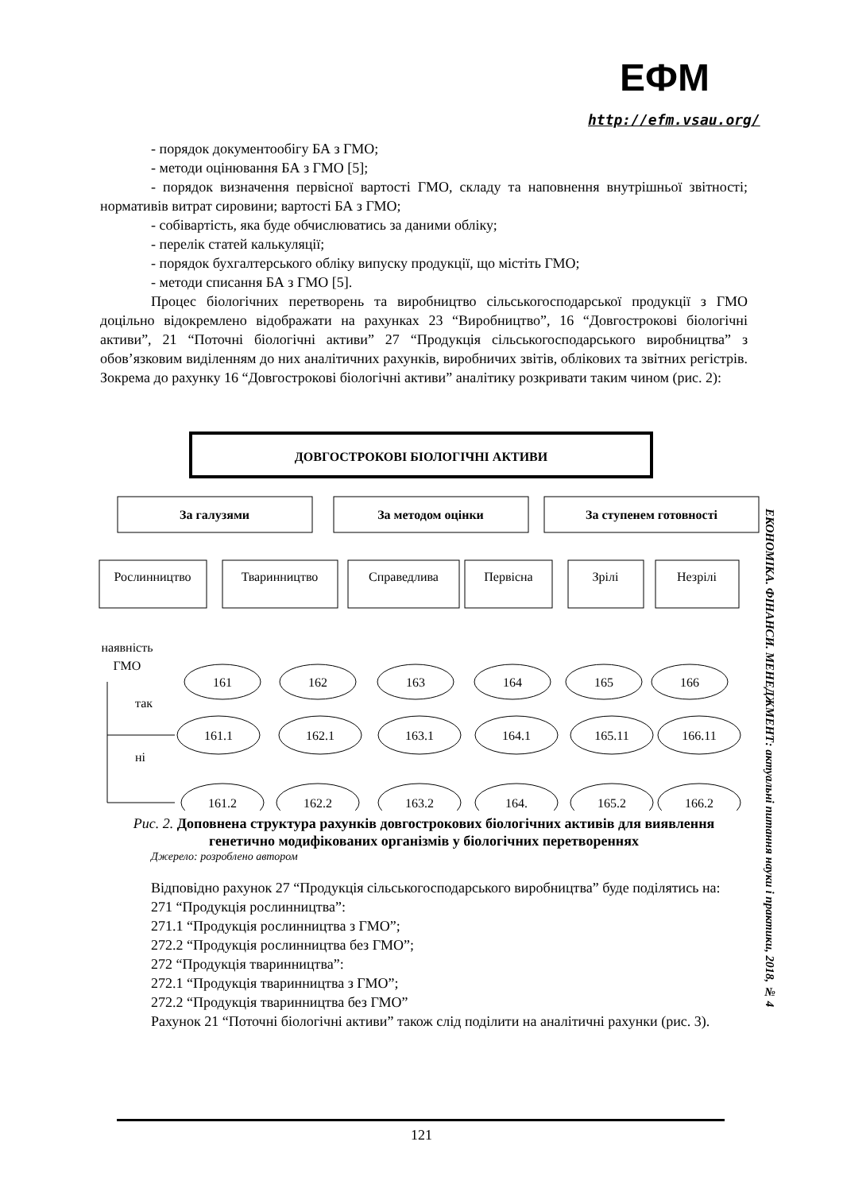ЕФМ
http://efm.vsau.org/
- порядок документообігу БА з ГМО;
- методи оцінювання БА з ГМО [5];
- порядок визначення первісної вартості ГМО, складу та наповнення внутрішньої звітності; нормативів витрат сировини; вартості БА з ГМО;
- собівартість, яка буде обчислюватись за даними обліку;
- перелік статей калькуляції;
- порядок бухгалтерського обліку випуску продукції, що містіть ГМО;
- методи списання БА з ГМО [5].
Процес біологічних перетворень та виробництво сільськогосподарської продукції з ГМО доцільно відокремлено відображати на рахунках 23 “Виробництво”, 16 “Довгострокові біологічні активи”, 21 “Поточні біологічні активи” 27 “Продукція сільськогосподарського виробництва” з обов’язковим виділенням до них аналітичних рахунків, виробничих звітів, облікових та звітних регістрів. Зокрема до рахунку 16 “Довгострокові біологічні активи” аналітику розкривати таким чином (рис. 2):
ДОВГОСТРОКОВІ БІОЛОГІЧНІ АКТИВИ
За галузями
За методом оцінки
За ступенем готовності
Рослинництво
Тваринництво
Справедлива
Первісна
Зрілі
Незрілі
наявність
ГМО
так
ні
161
162
163
164
165
166
161.1
162.1
163.1
164.1
165.11
166.11
161.2
162.2
163.2
164.
165.2
166.2
Рис. 2. Доповнена структура рахунків довгострокових біологічних активів для виявлення генетично модифікованих організмів у біологічних перетвореннях
Джерело: розроблено автором
Відповідно рахунок 27 “Продукція сільськогосподарського виробництва” буде поділятись на:
271 “Продукція рослинництва”:
271.1 “Продукція рослинництва з ГМО”;
272.2 “Продукція рослинництва без ГМО”;
272 “Продукція тваринництва”:
272.1 “Продукція тваринництва з ГМО”;
272.2 “Продукція тваринництва без ГМО”
Рахунок 21 “Поточні біологічні активи” також слід поділити на аналітичні рахунки (рис. 3).
ЕКОНОМІКА. ФІНАНСИ. МЕНЕДЖМЕНТ: актуальні питання науки і практики, 2018, № 4
121